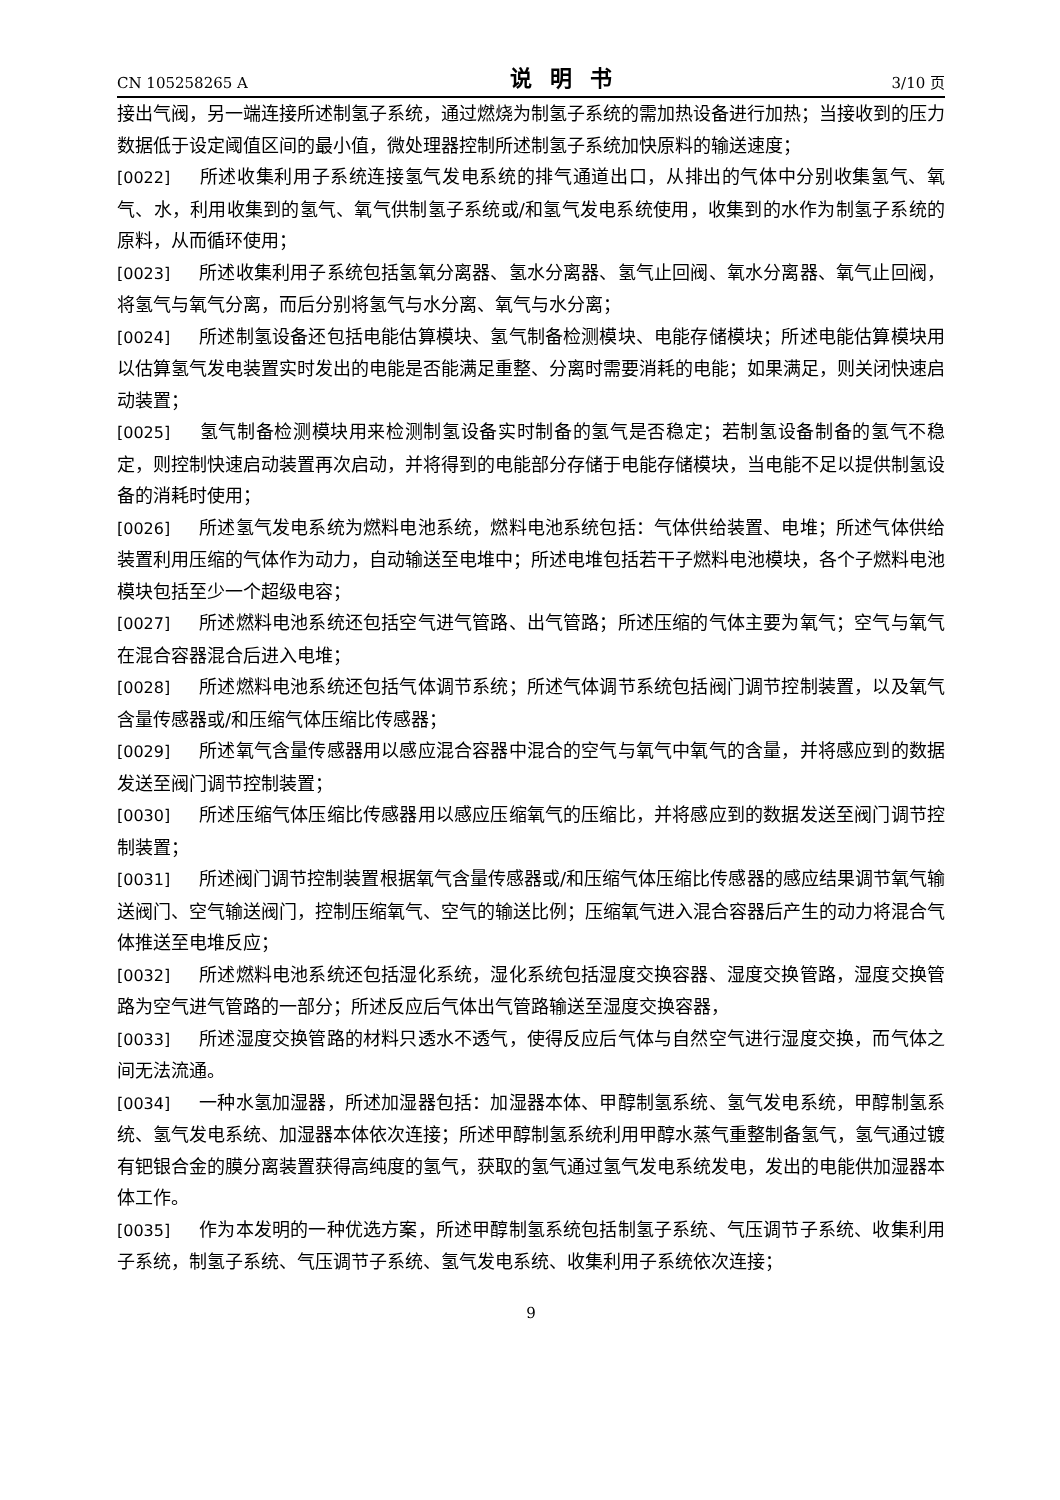CN 105258265 A 说明书 3/10 页
接出气阀，另一端连接所述制氢子系统，通过燃烧为制氢子系统的需加热设备进行加热；当接收到的压力数据低于设定阈值区间的最小值，微处理器控制所述制氢子系统加快原料的输送速度；
[0022] 所述收集利用子系统连接氢气发电系统的排气通道出口，从排出的气体中分别收集氢气、氧气、水，利用收集到的氢气、氧气供制氢子系统或/和氢气发电系统使用，收集到的水作为制氢子系统的原料，从而循环使用；
[0023] 所述收集利用子系统包括氢氧分离器、氢水分离器、氢气止回阀、氧水分离器、氧气止回阀，将氢气与氧气分离，而后分别将氢气与水分离、氧气与水分离；
[0024] 所述制氢设备还包括电能估算模块、氢气制备检测模块、电能存储模块；所述电能估算模块用以估算氢气发电装置实时发出的电能是否能满足重整、分离时需要消耗的电能；如果满足，则关闭快速启动装置；
[0025] 氢气制备检测模块用来检测制氢设备实时制备的氢气是否稳定；若制氢设备制备的氢气不稳定，则控制快速启动装置再次启动，并将得到的电能部分存储于电能存储模块，当电能不足以提供制氢设备的消耗时使用；
[0026] 所述氢气发电系统为燃料电池系统，燃料电池系统包括：气体供给装置、电堆；所述气体供给装置利用压缩的气体作为动力，自动输送至电堆中；所述电堆包括若干子燃料电池模块，各个子燃料电池模块包括至少一个超级电容；
[0027] 所述燃料电池系统还包括空气进气管路、出气管路；所述压缩的气体主要为氧气；空气与氧气在混合容器混合后进入电堆；
[0028] 所述燃料电池系统还包括气体调节系统；所述气体调节系统包括阀门调节控制装置，以及氧气含量传感器或/和压缩气体压缩比传感器；
[0029] 所述氧气含量传感器用以感应混合容器中混合的空气与氧气中氧气的含量，并将感应到的数据发送至阀门调节控制装置；
[0030] 所述压缩气体压缩比传感器用以感应压缩氧气的压缩比，并将感应到的数据发送至阀门调节控制装置；
[0031] 所述阀门调节控制装置根据氧气含量传感器或/和压缩气体压缩比传感器的感应结果调节氧气输送阀门、空气输送阀门，控制压缩氧气、空气的输送比例；压缩氧气进入混合容器后产生的动力将混合气体推送至电堆反应；
[0032] 所述燃料电池系统还包括湿化系统，湿化系统包括湿度交换容器、湿度交换管路，湿度交换管路为空气进气管路的一部分；所述反应后气体出气管路输送至湿度交换容器，
[0033] 所述湿度交换管路的材料只透水不透气，使得反应后气体与自然空气进行湿度交换，而气体之间无法流通。
[0034] 一种水氢加湿器，所述加湿器包括：加湿器本体、甲醇制氢系统、氢气发电系统，甲醇制氢系统、氢气发电系统、加湿器本体依次连接；所述甲醇制氢系统利用甲醇水蒸气重整制备氢气，氢气通过镀有钯银合金的膜分离装置获得高纯度的氢气，获取的氢气通过氢气发电系统发电，发出的电能供加湿器本体工作。
[0035] 作为本发明的一种优选方案，所述甲醇制氢系统包括制氢子系统、气压调节子系统、收集利用子系统，制氢子系统、气压调节子系统、氢气发电系统、收集利用子系统依次连接；
9